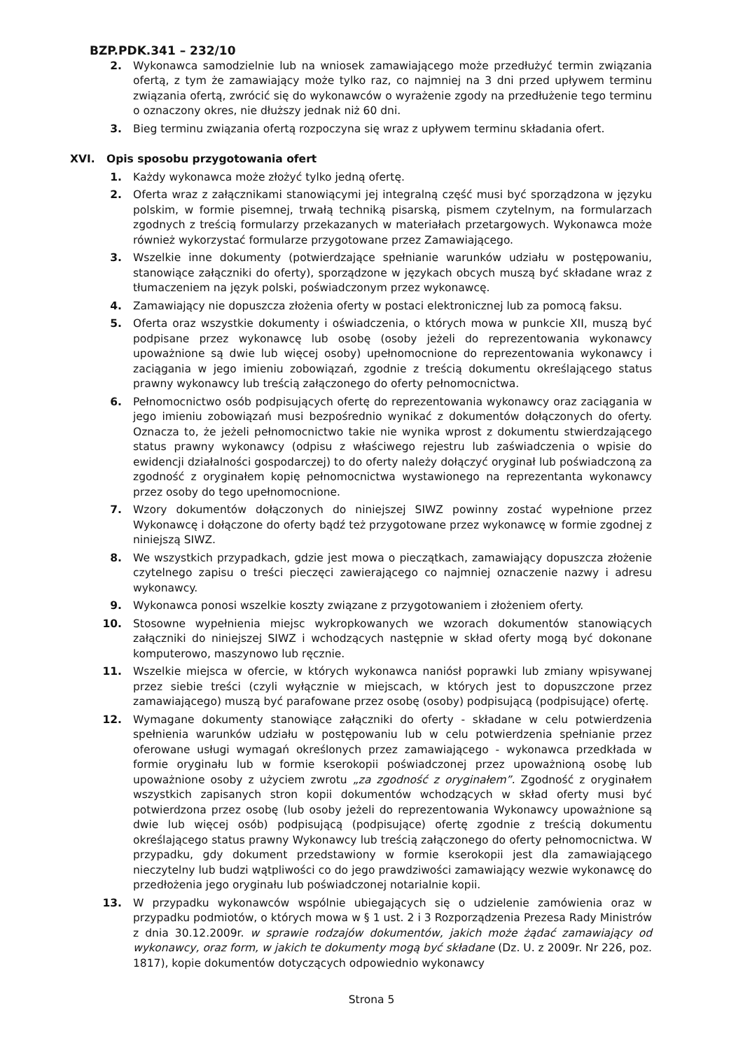BZP.PDK.341 – 232/10
2. Wykonawca samodzielnie lub na wniosek zamawiającego może przedłużyć termin związania ofertą, z tym że zamawiający może tylko raz, co najmniej na 3 dni przed upływem terminu związania ofertą, zwrócić się do wykonawców o wyrażenie zgody na przedłużenie tego terminu o oznaczony okres, nie dłuższy jednak niż 60 dni.
3. Bieg terminu związania ofertą rozpoczyna się wraz z upływem terminu składania ofert.
XVI. Opis sposobu przygotowania ofert
1. Każdy wykonawca może złożyć tylko jedną ofertę.
2. Oferta wraz z załącznikami stanowiącymi jej integralną część musi być sporządzona w języku polskim, w formie pisemnej, trwałą techniką pisarską, pismem czytelnym, na formularzach zgodnych z treścią formularzy przekazanych w materiałach przetargowych. Wykonawca może również wykorzystać formularze przygotowane przez Zamawiającego.
3. Wszelkie inne dokumenty (potwierdzające spełnianie warunków udziału w postępowaniu, stanowiące załączniki do oferty), sporządzone w językach obcych muszą być składane wraz z tłumaczeniem na język polski, poświadczonym przez wykonawcę.
4. Zamawiający nie dopuszcza złożenia oferty w postaci elektronicznej lub za pomocą faksu.
5. Oferta oraz wszystkie dokumenty i oświadczenia, o których mowa w punkcie XII, muszą być podpisane przez wykonawcę lub osobę (osoby jeżeli do reprezentowania wykonawcy upoważnione są dwie lub więcej osoby) upełnomocnione do reprezentowania wykonawcy i zaciągania w jego imieniu zobowiązań, zgodnie z treścią dokumentu określającego status prawny wykonawcy lub treścią załączonego do oferty pełnomocnictwa.
6. Pełnomocnictwo osób podpisujących ofertę do reprezentowania wykonawcy oraz zaciągania w jego imieniu zobowiązań musi bezpośrednio wynikać z dokumentów dołączonych do oferty. Oznacza to, że jeżeli pełnomocnictwo takie nie wynika wprost z dokumentu stwierdzającego status prawny wykonawcy (odpisu z właściwego rejestru lub zaświadczenia o wpisie do ewidencji działalności gospodarczej) to do oferty należy dołączyć oryginał lub poświadczoną za zgodność z oryginałem kopię pełnomocnictwa wystawionego na reprezentanta wykonawcy przez osoby do tego upełnomocnione.
7. Wzory dokumentów dołączonych do niniejszej SIWZ powinny zostać wypełnione przez Wykonawcę i dołączone do oferty bądź też przygotowane przez wykonawcę w formie zgodnej z niniejszą SIWZ.
8. We wszystkich przypadkach, gdzie jest mowa o pieczątkach, zamawiający dopuszcza złożenie czytelnego zapisu o treści pieczęci zawierającego co najmniej oznaczenie nazwy i adresu wykonawcy.
9. Wykonawca ponosi wszelkie koszty związane z przygotowaniem i złożeniem oferty.
10. Stosowne wypełnienia miejsc wykropkowanych we wzorach dokumentów stanowiących załączniki do niniejszej SIWZ i wchodzących następnie w skład oferty mogą być dokonane komputerowo, maszynowo lub ręcznie.
11. Wszelkie miejsca w ofercie, w których wykonawca naniósł poprawki lub zmiany wpisywanej przez siebie treści (czyli wyłącznie w miejscach, w których jest to dopuszczone przez zamawiającego) muszą być parafowane przez osobę (osoby) podpisującą (podpisujące) ofertę.
12. Wymagane dokumenty stanowiące załączniki do oferty - składane w celu potwierdzenia spełnienia warunków udziału w postępowaniu lub w celu potwierdzenia spełnianie przez oferowane usługi wymagań określonych przez zamawiającego - wykonawca przedkłada w formie oryginału lub w formie kserokopii poświadczonej przez upoważnioną osobę lub upoważnione osoby z użyciem zwrotu „za zgodność z oryginałem”. Zgodność z oryginałem wszystkich zapisanych stron kopii dokumentów wchodzących w skład oferty musi być potwierdzona przez osobę (lub osoby jeżeli do reprezentowania Wykonawcy upoważnione są dwie lub więcej osób) podpisującą (podpisujące) ofertę zgodnie z treścią dokumentu określającego status prawny Wykonawcy lub treścią załączonego do oferty pełnomocnictwa. W przypadku, gdy dokument przedstawiony w formie kserokopii jest dla zamawiającego nieczytelny lub budzi wątpliwości co do jego prawdziwości zamawiający wezwie wykonawcę do przedłożenia jego oryginału lub poświadczonej notarialnie kopii.
13. W przypadku wykonawców wspólnie ubiegających się o udzielenie zamówienia oraz w przypadku podmiotów, o których mowa w § 1 ust. 2 i 3 Rozporządzenia Prezesa Rady Ministrów z dnia 30.12.2009r. w sprawie rodzajów dokumentów, jakich może żądać zamawiający od wykonawcy, oraz form, w jakich te dokumenty mogą być składane (Dz. U. z 2009r. Nr 226, poz. 1817), kopie dokumentów dotyczących odpowiednio wykonawcy
Strona 5